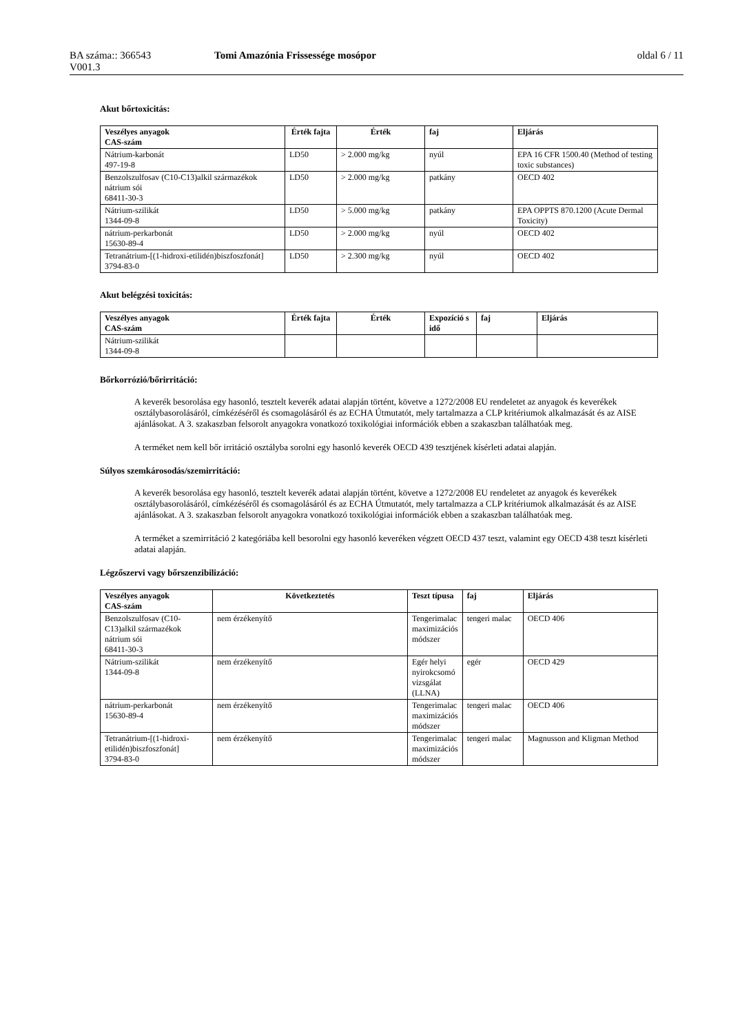BA száma:: 366543
V001.3
Tomi Amazónia Frissessége mosópor
oldal 6 / 11
Akut bőrtoxicitás:
| Veszélyes anyagok CAS-szám | Érték fajta | Érték | faj | Eljárás |
| --- | --- | --- | --- | --- |
| Nátrium-karbonát 497-19-8 | LD50 | > 2.000 mg/kg | nyúl | EPA 16 CFR 1500.40 (Method of testing toxic substances) |
| Benzolszulfosav (C10-C13)alkil származékok nátrium sói 68411-30-3 | LD50 | > 2.000 mg/kg | patkány | OECD 402 |
| Nátrium-szilikát 1344-09-8 | LD50 | > 5.000 mg/kg | patkány | EPA OPPTS 870.1200 (Acute Dermal Toxicity) |
| nátrium-perkarbonát 15630-89-4 | LD50 | > 2.000 mg/kg | nyúl | OECD 402 |
| Tetranátrium-[(1-hidroxi-etilidén)biszfoszfonát] 3794-83-0 | LD50 | > 2.300 mg/kg | nyúl | OECD 402 |
Akut belégzési toxicitás:
| Veszélyes anyagok CAS-szám | Érték fajta | Érték | Expozíció s idő | faj | Eljárás |
| --- | --- | --- | --- | --- | --- |
| Nátrium-szilikát 1344-09-8 | | | | | |
Bőrkorrózió/bőrirritáció:
A keverék besorolása egy hasonló, tesztelt keverék adatai alapján történt, követve a 1272/2008 EU rendeletet az anyagok és keverékek osztálybasorolásáról, címkézéséről és csomagolásáról és az ECHA Útmutatót, mely tartalmazza a CLP kritériumok alkalmazását és az AISE ajánlásokat. A 3. szakaszban felsorolt anyagokra vonatkozó toxikológiai információk ebben a szakaszban találhatóak meg.
A terméket nem kell bőr irritáció osztályba sorolni egy hasonló keverék OECD 439 tesztjének kísérleti adatai alapján.
Súlyos szemkárosodás/szemirritáció:
A keverék besorolása egy hasonló, tesztelt keverék adatai alapján történt, követve a 1272/2008 EU rendeletet az anyagok és keverékek osztálybasorolásáról, címkézéséről és csomagolásáról és az ECHA Útmutatót, mely tartalmazza a CLP kritériumok alkalmazását és az AISE ajánlásokat. A 3. szakaszban felsorolt anyagokra vonatkozó toxikológiai információk ebben a szakaszban találhatóak meg.
A terméket a szemirritáció 2 kategóriába kell besorolni egy hasonló keveréken végzett OECD 437 teszt, valamint egy OECD 438 teszt kísérleti adatai alapján.
Légzőszervi vagy bőrszenzibilizáció:
| Veszélyes anyagok CAS-szám | Következtetés | Teszt típusa | faj | Eljárás |
| --- | --- | --- | --- | --- |
| Benzolszulfosav (C10-C13)alkil származékok nátrium sói 68411-30-3 | nem érzékenyítő | Tengerimalac maximizációs módszer | tengeri malac | OECD 406 |
| Nátrium-szilikát 1344-09-8 | nem érzékenyítő | Egér helyi nyirokcsomó vizsgálat (LLNA) | egér | OECD 429 |
| nátrium-perkarbonát 15630-89-4 | nem érzékenyítő | Tengerimalac maximizációs módszer | tengeri malac | OECD 406 |
| Tetranátrium-[(1-hidroxi-etilidén)biszfoszfonát] 3794-83-0 | nem érzékenyítő | Tengerimalac maximizációs módszer | tengeri malac | Magnusson and Kligman Method |